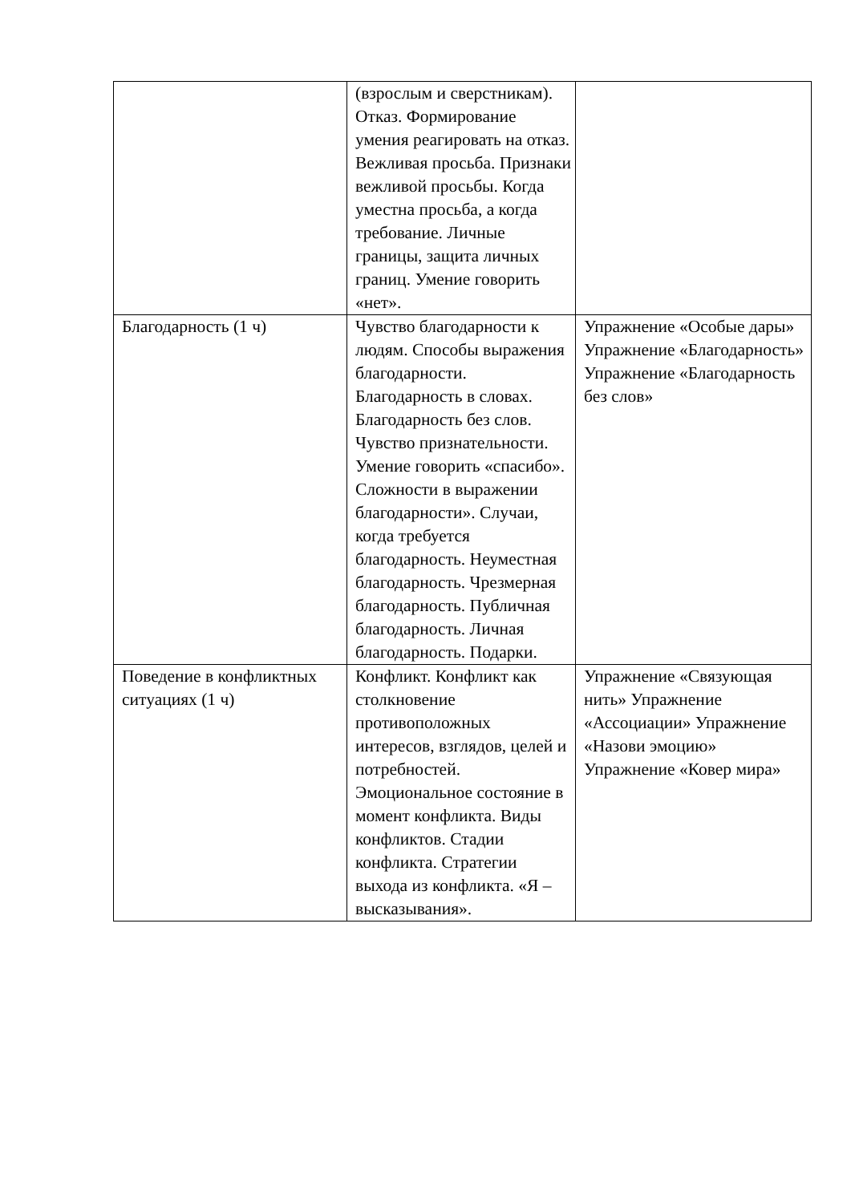| | (взрослым и сверстникам). Отказ. Формирование умения реагировать на отказ. Вежливая просьба. Признаки вежливой просьбы. Когда уместна просьба, а когда требование. Личные границы, защита личных границ. Умение говорить «нет». | |
| Благодарность (1 ч) | Чувство благодарности к людям. Способы выражения благодарности. Благодарность в словах. Благодарность без слов. Чувство признательности. Умение говорить «спасибо». Сложности в выражении благодарности». Случаи, когда требуется благодарность. Неуместная благодарность. Чрезмерная благодарность. Публичная благодарность. Личная благодарность. Подарки. | Упражнение «Особые дары» Упражнение «Благодарность» Упражнение «Благодарность без слов» |
| Поведение в конфликтных ситуациях (1 ч) | Конфликт. Конфликт как столкновение противоположных интересов, взглядов, целей и потребностей. Эмоциональное состояние в момент конфликта. Виды конфликтов. Стадии конфликта. Стратегии выхода из конфликта. «Я – высказывания». | Упражнение «Связующая нить» Упражнение «Ассоциации» Упражнение «Назови эмоцию» Упражнение «Ковер мира» |